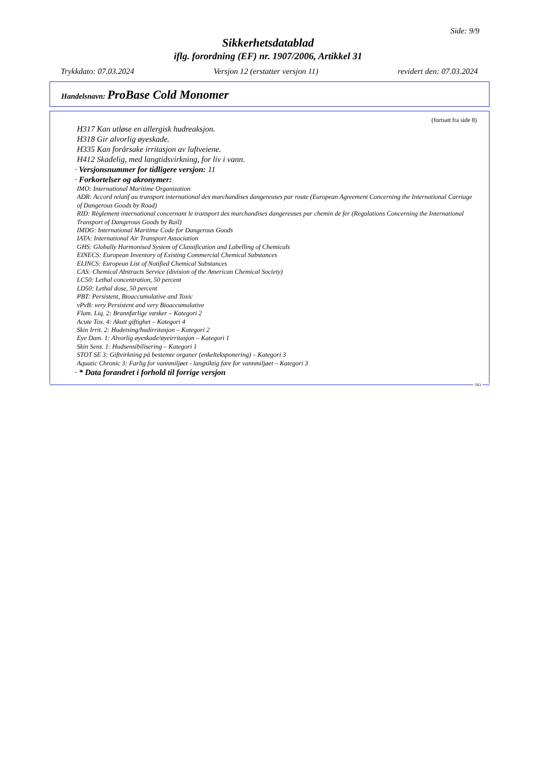Side: 9/9
Sikkerhetsdatablad
iflg. forordning (EF) nr. 1907/2006, Artikkel 31
Trykkdato: 07.03.2024 Versjon 12 (erstatter versjon 11) revidert den: 07.03.2024
Handelsnavn: ProBase Cold Monomer
(fortsatt fra side 8)
H317 Kan utløse en allergisk hudreaksjon.
H318 Gir alvorlig øyeskade.
H335 Kan forårsake irritasjon av luftveiene.
H412 Skadelig, med langtidsvirkning, for liv i vann.
· Versjonsnummer for tidligere versjon: 11
· Forkortelser og akronymer:
IMO: International Maritime Organization
ADR: Accord relatif au transport international des marchandises dangereuses par route (European Agreement Concerning the International Carriage of Dangerous Goods by Road)
RID: Règlement international concernant le transport des marchandises dangereuses par chemin de fer (Regulations Concerning the International Transport of Dangerous Goods by Rail)
IMDG: International Maritime Code for Dangerous Goods
IATA: International Air Transport Association
GHS: Globally Harmonised System of Classification and Labelling of Chemicals
EINECS: European Inventory of Existing Commercial Chemical Substances
ELINCS: European List of Notified Chemical Substances
CAS: Chemical Abstracts Service (division of the American Chemical Society)
LC50: Lethal concentration, 50 percent
LD50: Lethal dose, 50 percent
PBT: Persistent, Bioaccumulative and Toxic
vPvB: very Persistent and very Bioaccumulative
Flam. Liq. 2: Brannfarlige væsker – Kategori 2
Acute Tox. 4: Akutt giftighet – Kategori 4
Skin Irrit. 2: Hudetsing/hudirritasjon – Kategori 2
Eye Dam. 1: Alvorlig øyeskade/øyeirritasjon – Kategori 1
Skin Sens. 1: Hudsensibilisering – Kategori 1
STOT SE 3: Giftvirkning på bestemte organer (enkelteksponering) – Kategori 3
Aquatic Chronic 3: Farlig for vannmiljøet - langsiktig fare for vannmiljøet – Kategori 3
· * Data forandret i forhold til forrige versjon
NO